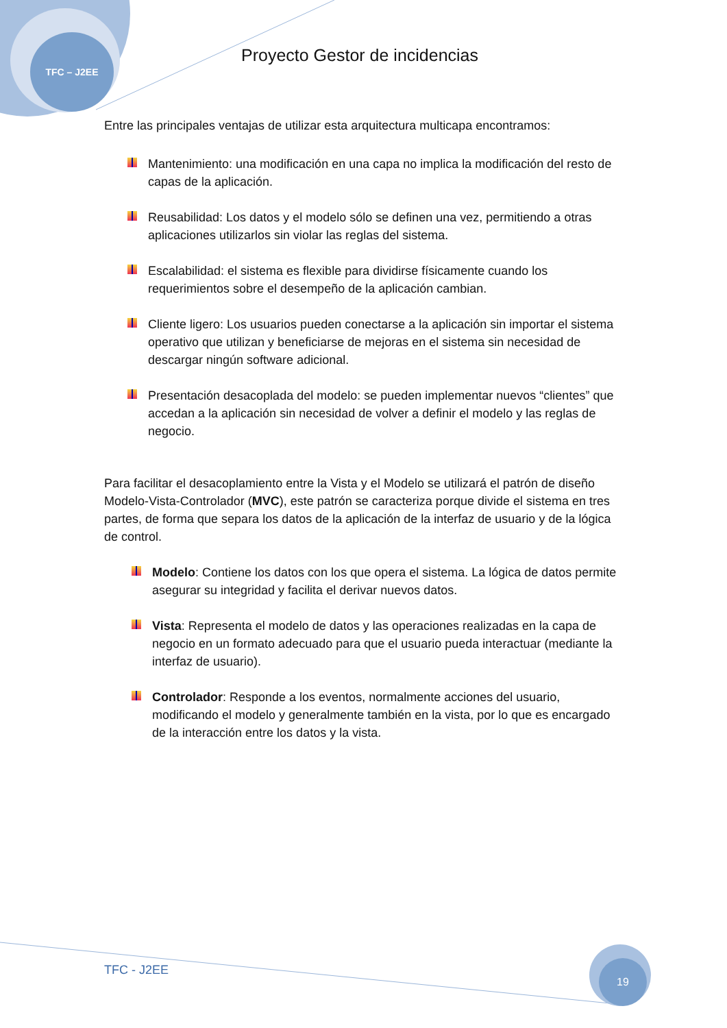TFC – J2EE
Proyecto Gestor de incidencias
Entre las principales ventajas de utilizar esta arquitectura multicapa encontramos:
Mantenimiento: una modificación en una capa no implica la modificación del resto de capas de la aplicación.
Reusabilidad: Los datos y el modelo sólo se definen una vez, permitiendo a otras aplicaciones utilizarlos sin violar las reglas del sistema.
Escalabilidad: el sistema es flexible para dividirse físicamente cuando los requerimientos sobre el desempeño de la aplicación cambian.
Cliente ligero: Los usuarios pueden conectarse a la aplicación sin importar el sistema operativo que utilizan y beneficiarse de mejoras en el sistema sin necesidad de descargar ningún software adicional.
Presentación desacoplada del modelo: se pueden implementar nuevos “clientes” que accedan a la aplicación sin necesidad de volver a definir el modelo y las reglas de negocio.
Para facilitar el desacoplamiento entre la Vista y el Modelo se utilizará el patrón de diseño Modelo-Vista-Controlador (MVC), este patrón se caracteriza porque divide el sistema en tres partes, de forma que separa los datos de la aplicación de la interfaz de usuario y de la lógica de control.
Modelo: Contiene los datos con los que opera el sistema. La lógica de datos permite asegurar su integridad y facilita el derivar nuevos datos.
Vista: Representa el modelo de datos y las operaciones realizadas en la capa de negocio en un formato adecuado para que el usuario pueda interactuar (mediante la interfaz de usuario).
Controlador: Responde a los eventos, normalmente acciones del usuario, modificando el modelo y generalmente también en la vista, por lo que es encargado de la interacción entre los datos y la vista.
TFC - J2EE 19